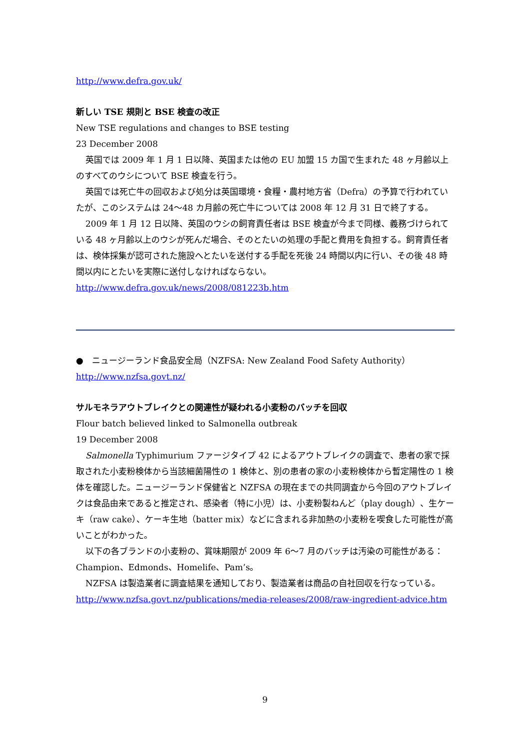http://www.defra.gov.uk/
新しい TSE 規則と BSE 検査の改正
New TSE regulations and changes to BSE testing
23 December 2008
英国では 2009 年 1 月 1 日以降、英国または他の EU 加盟 15 カ国で生まれた 48 ヶ月齢以上のすべてのウシについて BSE 検査を行う。
英国では死亡牛の回収および処分は英国環境・食糧・農村地方省（Defra）の予算で行われていたが、このシステムは 24～48 カ月齢の死亡牛については 2008 年 12 月 31 日で終了する。
2009 年 1 月 12 日以降、英国のウシの飼育責任者は BSE 検査が今まで同様、義務づけられている 48 ヶ月齢以上のウシが死んだ場合、そのとたいの処理の手配と費用を負担する。飼育責任者は、検体採集が認可された施設へとたいを送付する手配を死後 24 時間以内に行い、その後 48 時間以内にとたいを実際に送付しなければならない。
http://www.defra.gov.uk/news/2008/081223b.htm
●　ニュージーランド食品安全局（NZFSA: New Zealand Food Safety Authority）
http://www.nzfsa.govt.nz/
サルモネラアウトブレイクとの関連性が疑われる小麦粉のバッチを回収
Flour batch believed linked to Salmonella outbreak
19 December 2008
Salmonella Typhimurium ファージタイプ 42 によるアウトブレイクの調査で、患者の家で採取された小麦粉検体から当該細菌陽性の 1 検体と、別の患者の家の小麦粉検体から暫定陽性の 1 検体を確認した。ニュージーランド保健省と NZFSA の現在までの共同調査から今回のアウトブレイクは食品由来であると推定され、感染者（特に小児）は、小麦粉製ねんど（play dough）、生ケーキ（raw cake）、ケーキ生地（batter mix）などに含まれる非加熱の小麦粉を喫食した可能性が高いことがわかった。
以下の各ブランドの小麦粉の、賞味期限が 2009 年 6～7 月のバッチは汚染の可能性がある： Champion、Edmonds、Homelife、Pam’s。
NZFSA は製造業者に調査結果を通知しており、製造業者は商品の自社回収を行なっている。
http://www.nzfsa.govt.nz/publications/media-releases/2008/raw-ingredient-advice.htm
9